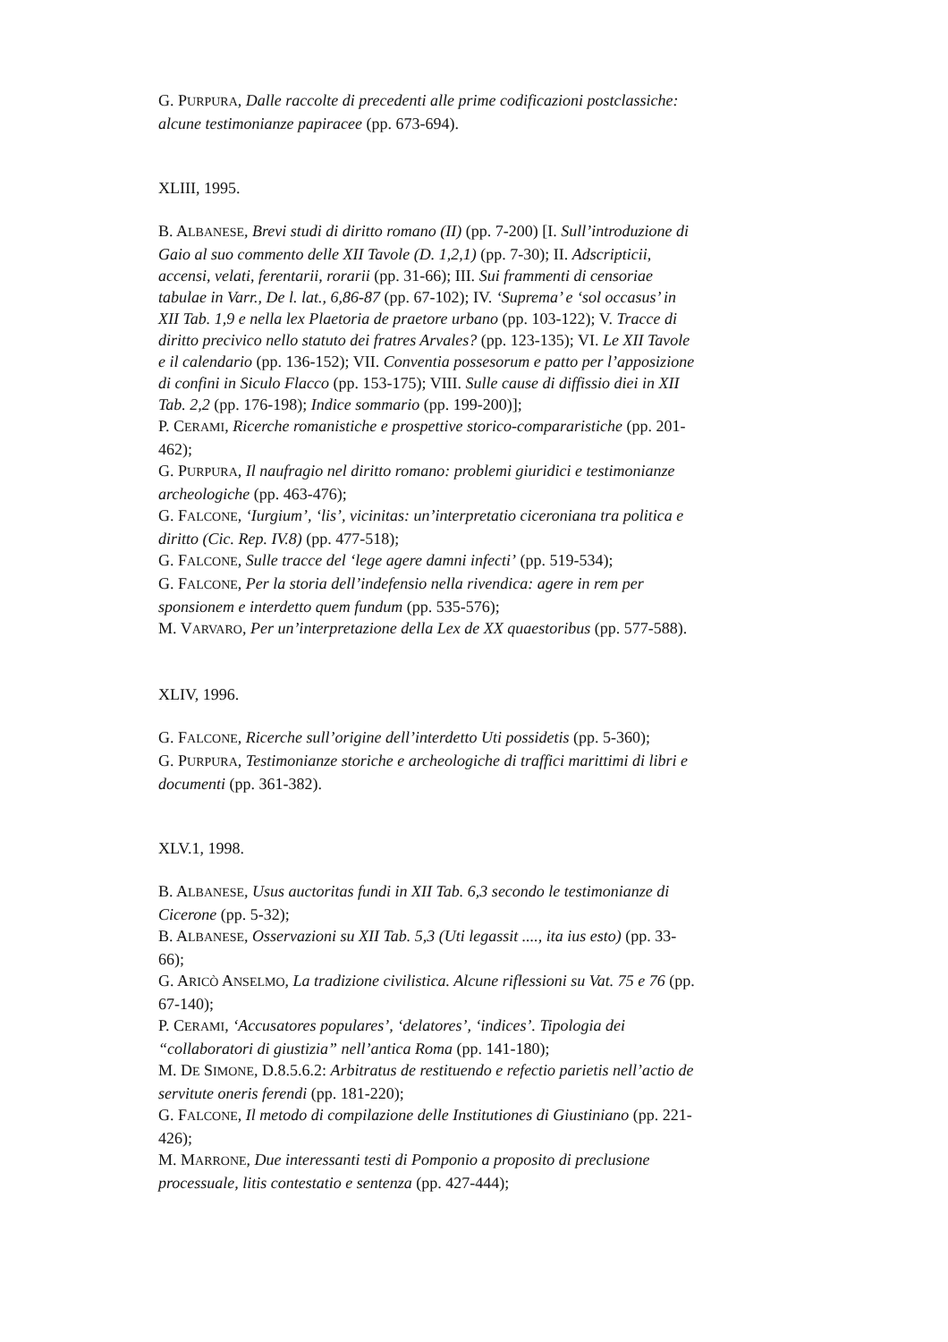G. PURPURA, Dalle raccolte di precedenti alle prime codificazioni postclassiche: alcune testimonianze papiracee (pp. 673-694).
XLIII, 1995.
B. ALBANESE, Brevi studi di diritto romano (II) (pp. 7-200) [I. Sull’introduzione di Gaio al suo commento delle XII Tavole (D. 1,2,1) (pp. 7-30); II. Adscripticii, accensi, velati, ferentarii, rorarii (pp. 31-66); III. Sui frammenti di censoriae tabulae in Varr., De l. lat., 6,86-87 (pp. 67-102); IV. ‘Suprema’ e ‘sol occasus’ in XII Tab. 1,9 e nella lex Plaetoria de praetore urbano (pp. 103-122); V. Tracce di diritto precivico nello statuto dei fratres Arvales? (pp. 123-135); VI. Le XII Tavole e il calendario (pp. 136-152); VII. Conventia possesorum e patto per l’apposizione di confini in Siculo Flacco (pp. 153-175); VIII. Sulle cause di diffissio diei in XII Tab. 2,2 (pp. 176-198); Indice sommario (pp. 199-200)];
P. CERAMI, Ricerche romanistiche e prospettive storico-compararistiche (pp. 201-462);
G. PURPURA, Il naufragio nel diritto romano: problemi giuridici e testimonianze archeologiche (pp. 463-476);
G. FALCONE, ‘Iurgium’, ‘lis’, vicinitas: un’interpretatio ciceroniana tra politica e diritto (Cic. Rep. IV.8) (pp. 477-518);
G. FALCONE, Sulle tracce del ‘lege agere damni infecti’ (pp. 519-534);
G. FALCONE, Per la storia dell’indefensio nella rivendica: agere in rem per sponsionem e interdetto quem fundum (pp. 535-576);
M. VARVARO, Per un’interpretazione della Lex de XX quaestoribus (pp. 577-588).
XLIV, 1996.
G. FALCONE, Ricerche sull’origine dell’interdetto Uti possidetis (pp. 5-360);
G. PURPURA, Testimonianze storiche e archeologiche di traffici marittimi di libri e documenti (pp. 361-382).
XLV.1, 1998.
B. ALBANESE, Usus auctoritas fundi in XII Tab. 6,3 secondo le testimonianze di Cicerone (pp. 5-32);
B. ALBANESE, Osservazioni su XII Tab. 5,3 (Uti legassit ...., ita ius esto) (pp. 33-66);
G. ARICÒ ANSELMO, La tradizione civilistica. Alcune riflessioni su Vat. 75 e 76 (pp. 67-140);
P. CERAMI, ‘Accusatores populares’, ‘delatores’, ‘indices’. Tipologia dei “collaboratori di giustizia” nell’antica Roma (pp. 141-180);
M. DE SIMONE, D.8.5.6.2: Arbitratus de restituendo e refectio parietis nell’actio de servitute oneris ferendi (pp. 181-220);
G. FALCONE, Il metodo di compilazione delle Institutiones di Giustiniano (pp. 221-426);
M. MARRONE, Due interessanti testi di Pomponio a proposito di preclusione processuale, litis contestatio e sentenza (pp. 427-444);